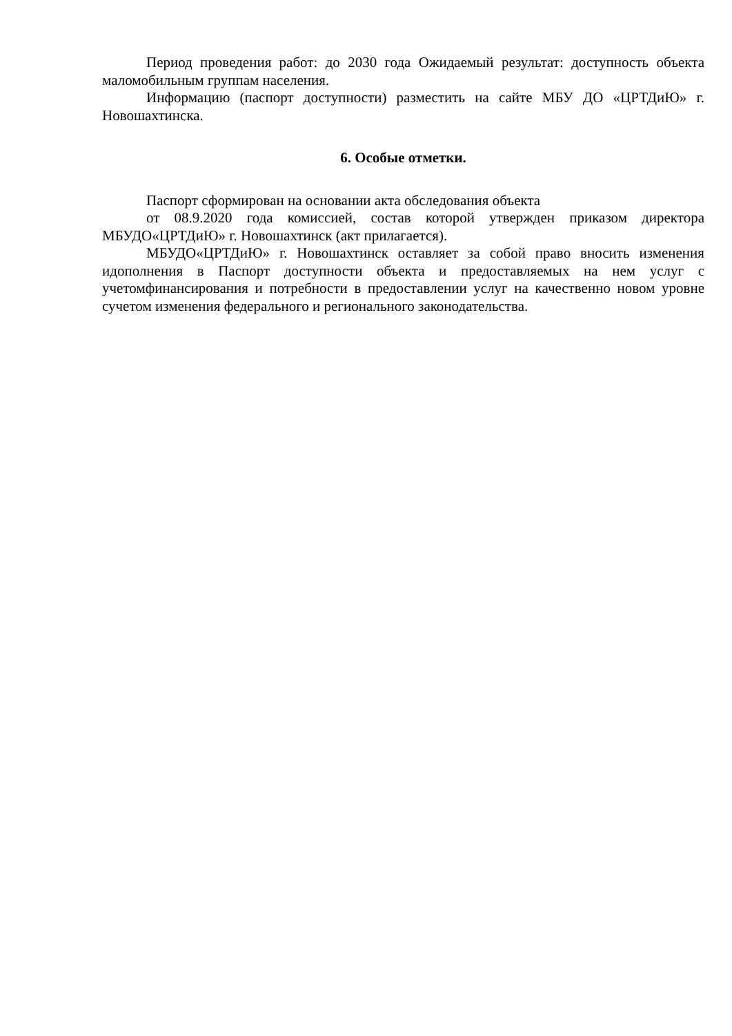Период проведения работ: до 2030 года Ожидаемый результат: доступность объекта маломобильным группам населения.
Информацию (паспорт доступности) разместить на сайте МБУ ДО «ЦРТДиЮ» г. Новошахтинска.
6. Особые отметки.
Паспорт сформирован на основании акта обследования объекта
от 08.9.2020 года комиссией, состав которой утвержден приказом директора МБУДО«ЦРТДиЮ» г. Новошахтинск (акт прилагается).
МБУДО«ЦРТДиЮ» г. Новошахтинск оставляет за собой право вносить изменения идополнения в Паспорт доступности объекта и предоставляемых на нем услуг с учетомфинансирования и потребности в предоставлении услуг на качественно новом уровне сучетом изменения федерального и регионального законодательства.